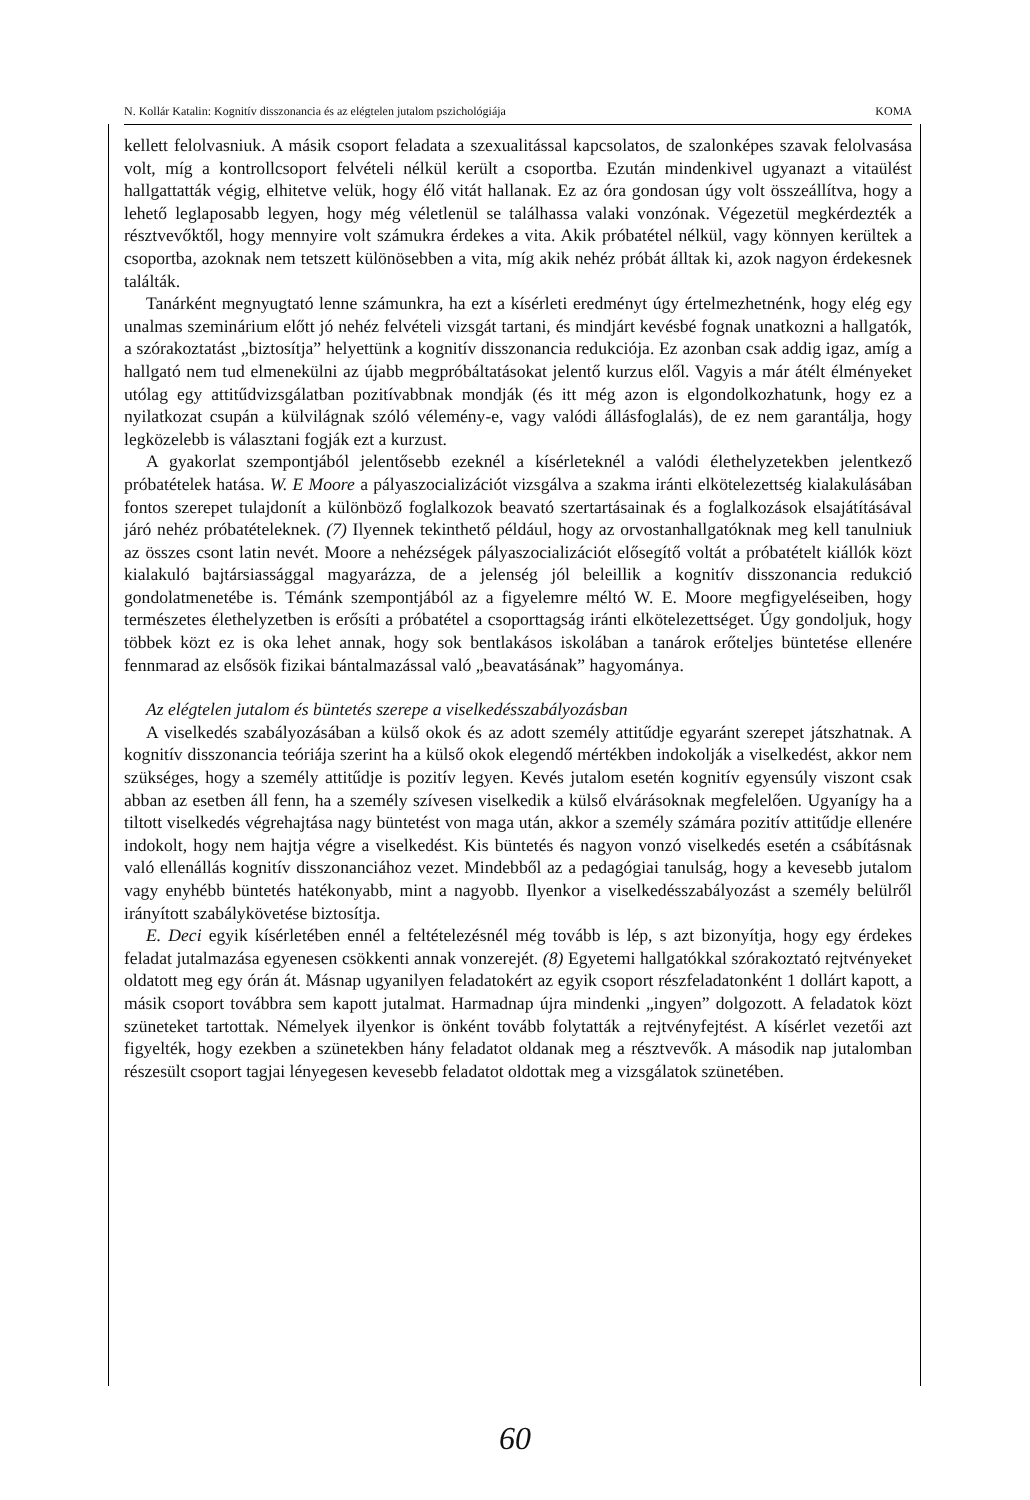N. Kollár Katalin: Kognitív disszonancia és az elégtelen jutalom pszichológiája KOMA
kellett felolvasniuk. A másik csoport feladata a szexualitással kapcsolatos, de szalonképes szavak felolvasása volt, míg a kontrollcsoport felvételi nélkül került a csoportba. Ezután mindenkivel ugyanazt a vitaülést hallgattatták végig, elhitetve velük, hogy élő vitát hallanak. Ez az óra gondosan úgy volt összeállítva, hogy a lehető leglaposabb legyen, hogy még véletlenül se találhassa valaki vonzónak. Végezetül megkérdezték a résztvevőktől, hogy mennyire volt számukra érdekes a vita. Akik próbatétel nélkül, vagy könnyen kerültek a csoportba, azoknak nem tetszett különösebben a vita, míg akik nehéz próbát álltak ki, azok nagyon érdekesnek találták.
Tanárként megnyugtató lenne számunkra, ha ezt a kísérleti eredményt úgy értelmezhetnénk, hogy elég egy unalmas szeminárium előtt jó nehéz felvételi vizsgát tartani, és mindjárt kevésbé fognak unatkozni a hallgatók, a szórakoztatást „biztosítja” helyettünk a kognitív disszonancia redukciója. Ez azonban csak addig igaz, amíg a hallgató nem tud elmenekülni az újabb megpróbáltatásokat jelentő kurzus elől. Vagyis a már átélt élményeket utólag egy attitűdvizsgálatban pozitívabbnak mondják (és itt még azon is elgondolkozhatunk, hogy ez a nyilatkozat csupán a külvilágnak szóló vélemény-e, vagy valódi állásfoglalás), de ez nem garantálja, hogy legközelebb is választani fogják ezt a kurzust.
A gyakorlat szempontjából jelentősebb ezeknél a kísérleteknél a valódi élethelyzetekben jelentkező próbatételek hatása. W. E Moore a pályaszocializációt vizsgálva a szakma iránti elkötelezettség kialakulásában fontos szerepet tulajdonít a különböző foglalkozok beavató szertartásainak és a foglalkozások elsajátításával járó nehéz próbatételeknek. (7) Ilyennek tekinthető például, hogy az orvostanhallgatóknak meg kell tanulniuk az összes csont latin nevét. Moore a nehézségek pályaszocializációt elősegítő voltát a próbatételt kiállók közt kialakuló bajtársiassággal magyarázza, de a jelenség jól beleillik a kognitív disszonancia redukció gondolatmenetébe is. Témánk szempontjából az a figyelemre méltó W. E. Moore megfigyeléseiben, hogy természetes élethelyzetben is erősíti a próbatétel a csoporttagság iránti elkötelezettséget. Úgy gondoljuk, hogy többek közt ez is oka lehet annak, hogy sok bentlakásos iskolában a tanárok erőteljes büntetése ellenére fennmarad az elsősök fizikai bántalmazással való „beavatásának” hagyománya.
Az elégtelen jutalom és büntetés szerepe a viselkedésszabályozásban
A viselkedés szabályozásában a külső okok és az adott személy attitűdje egyaránt szerepet játszhatnak. A kognitív disszonancia teóriája szerint ha a külső okok elegendő mértékben indokolják a viselkedést, akkor nem szükséges, hogy a személy attitűdje is pozitív legyen. Kevés jutalom esetén kognitív egyensúly viszont csak abban az esetben áll fenn, ha a személy szívesen viselkedik a külső elvárásoknak megfelelően. Ugyanígy ha a tiltott viselkedés végrehajtása nagy büntetést von maga után, akkor a személy számára pozitív attitűdje ellenére indokolt, hogy nem hajtja végre a viselkedést. Kis büntetés és nagyon vonzó viselkedés esetén a csábításnak való ellenállás kognitív disszonanciához vezet. Mindebből az a pedagógiai tanulság, hogy a kevesebb jutalom vagy enyhébb büntetés hatékonyabb, mint a nagyobb. Ilyenkor a viselkedésszabályozást a személy belülről irányított szabálykövetése biztosítja.
E. Deci egyik kísérletében ennél a feltételezésnél még tovább is lép, s azt bizonyítja, hogy egy érdekes feladat jutalmazása egyenesen csökkenti annak vonzerejét. (8) Egyetemi hallgatókkal szórakoztató rejtvényeket oldatott meg egy órán át. Másnap ugyanilyen feladatokért az egyik csoport részfeladatonként 1 dollárt kapott, a másik csoport továbbra sem kapott jutalmat. Harmadnap újra mindenki „ingyen” dolgozott. A feladatok közt szüneteket tartottak. Némelyek ilyenkor is önként tovább folytatták a rejtvényfejtést. A kísérlet vezetői azt figyelték, hogy ezekben a szünetekben hány feladatot oldanak meg a résztvevők. A második nap jutalomban részesült csoport tagjai lényegesen kevesebb feladatot oldottak meg a vizsgálatok szünetében.
60